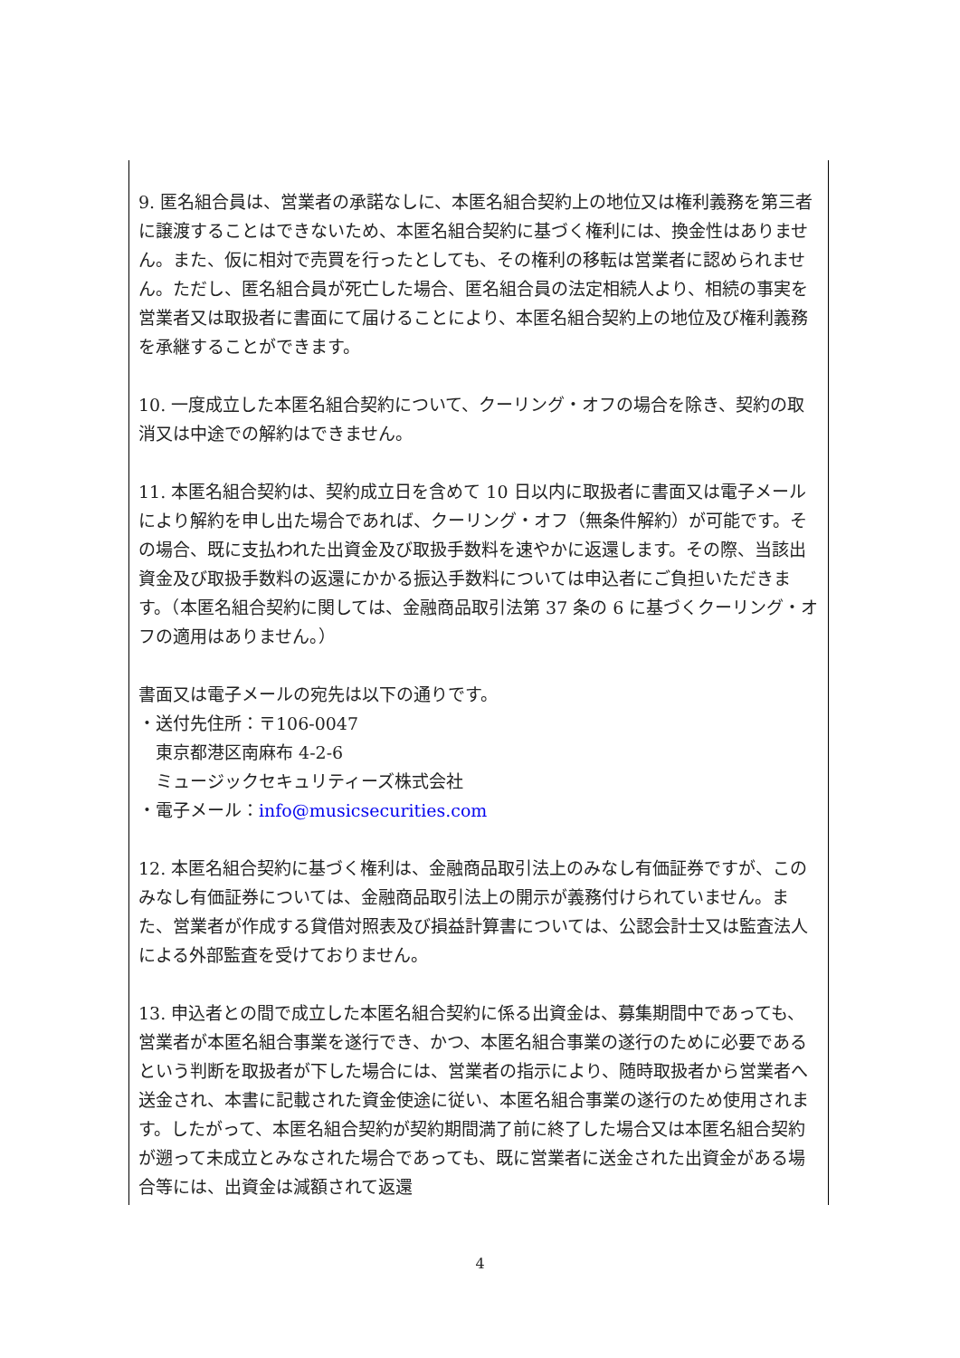9. 匿名組合員は、営業者の承諾なしに、本匿名組合契約上の地位又は権利義務を第三者に譲渡することはできないため、本匿名組合契約に基づく権利には、換金性はありません。また、仮に相対で売買を行ったとしても、その権利の移転は営業者に認められません。ただし、匿名組合員が死亡した場合、匿名組合員の法定相続人より、相続の事実を営業者又は取扱者に書面にて届けることにより、本匿名組合契約上の地位及び権利義務を承継することができます。
10. 一度成立した本匿名組合契約について、クーリング・オフの場合を除き、契約の取消又は中途での解約はできません。
11. 本匿名組合契約は、契約成立日を含めて 10 日以内に取扱者に書面又は電子メールにより解約を申し出た場合であれば、クーリング・オフ（無条件解約）が可能です。その場合、既に支払われた出資金及び取扱手数料を速やかに返還します。その際、当該出資金及び取扱手数料の返還にかかる振込手数料については申込者にご負担いただきます。（本匿名組合契約に関しては、金融商品取引法第 37 条の 6 に基づくクーリング・オフの適用はありません。）
書面又は電子メールの宛先は以下の通りです。
・送付先住所：〒106-0047
　東京都港区南麻布 4-2-6
　ミュージックセキュリティーズ株式会社
・電子メール：info@musicsecurities.com
12. 本匿名組合契約に基づく権利は、金融商品取引法上のみなし有価証券ですが、このみなし有価証券については、金融商品取引法上の開示が義務付けられていません。また、営業者が作成する貸借対照表及び損益計算書については、公認会計士又は監査法人による外部監査を受けておりません。
13. 申込者との間で成立した本匿名組合契約に係る出資金は、募集期間中であっても、営業者が本匿名組合事業を遂行でき、かつ、本匿名組合事業の遂行のために必要であるという判断を取扱者が下した場合には、営業者の指示により、随時取扱者から営業者へ送金され、本書に記載された資金使途に従い、本匿名組合事業の遂行のため使用されます。したがって、本匿名組合契約が契約期間満了前に終了した場合又は本匿名組合契約が遡って未成立とみなされた場合であっても、既に営業者に送金された出資金がある場合等には、出資金は減額されて返還
4